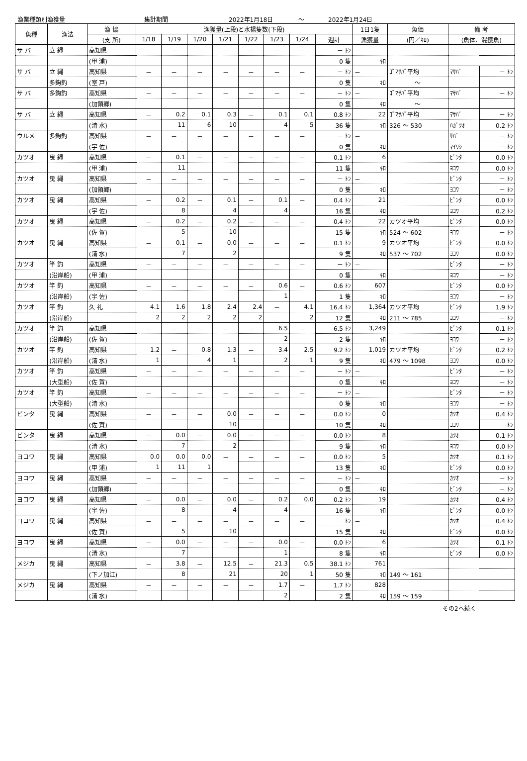漁業種類別漁獲量 集計期間 2022年1月18日 ～ 2022年1月24日
| 魚種 | 漁法 | 漁 協 | 漁獲量(上段)と水揚隻数(下段) | | | | | | | | 1日1隻 | 魚価 | 備 考 | |
| --- | --- | --- | --- | --- | --- | --- | --- | --- | --- | --- | --- | --- | --- | --- |
| | | (支 所) | 1/18 | 1/19 | 1/20 | 1/21 | 1/22 | 1/23 | 1/24 | 週計 | 漁獲量 | (円／ｷﾛ) | (魚体、混獲魚) | |
| サ バ | 立 縄 | 高知県 | － | － | － | － | － | － | － | － ﾄﾝ | － | | | |
| | | (甲 浦) | | | | | | | | 0 隻 | ｷﾛ | | | |
| サ バ | 立 縄 | 高知県 | － | － | － | － | － | － | － | － ﾄﾝ | － | ｺﾞﾏｻﾊﾞ平均 | ﾏｻﾊﾞ | － ﾄﾝ |
| | 多鉤釣 | (室 戸) | | | | | | | | 0 隻 | ｷﾛ | ～ | | |
| サ バ | 多鉤釣 | 高知県 | － | － | － | － | － | － | － | － ﾄﾝ | － | ｺﾞﾏｻﾊﾞ平均 | ﾏｻﾊﾞ | － ﾄﾝ |
| | | (加領郷) | | | | | | | | 0 隻 | ｷﾛ | ～ | | |
| サ バ | 立 縄 | 高知県 | － | 0.2 | 0.1 | 0.3 | － | 0.1 | 0.1 | 0.8 ﾄﾝ | 22 | ｺﾞﾏｻﾊﾞ平均 | ﾏｻﾊﾞ | － ﾄﾝ |
| | | (清 水) | | 11 | 6 | 10 | | 4 | 5 | 36 隻 | ｷﾛ | 326 ～ 530 | ﾊｶﾞﾂｵ | 0.2 ﾄﾝ |
| ウルメ | 多鉤釣 | 高知県 | － | － | － | － | － | － | － | － ﾄﾝ | － | | ｻﾊﾞ | － ﾄﾝ |
| | | (宇 佐) | | | | | | | | 0 隻 | ｷﾛ | | ﾏｲﾜｼ | － ﾄﾝ |
| カツオ | 曳 縄 | 高知県 | － | 0.1 | － | － | － | － | － | 0.1 ﾄﾝ | 6 | | ﾋﾞﾝﾀ | 0.0 ﾄﾝ |
| | | (甲 浦) | | 11 | | | | | | 11 隻 | ｷﾛ | | ﾖｺﾜ | 0.0 ﾄﾝ |
| カツオ | 曳 縄 | 高知県 | － | － | － | － | － | － | － | － ﾄﾝ | － | | ﾋﾞﾝﾀ | － ﾄﾝ |
| | | (加領郷) | | | | | | | | 0 隻 | ｷﾛ | | ﾖｺﾜ | － ﾄﾝ |
| カツオ | 曳 縄 | 高知県 | － | 0.2 | － | 0.1 | － | 0.1 | － | 0.4 ﾄﾝ | 21 | | ﾋﾞﾝﾀ | 0.0 ﾄﾝ |
| | | (宇 佐) | | 8 | | 4 | | 4 | | 16 隻 | ｷﾛ | | ﾖｺﾜ | 0.2 ﾄﾝ |
| カツオ | 曳 縄 | 高知県 | － | 0.2 | － | 0.2 | － | － | － | 0.4 ﾄﾝ | 22 | カツオ平均 | ﾋﾞﾝﾀ | 0.0 ﾄﾝ |
| | | (佐 賀) | | 5 | | 10 | | | | 15 隻 | ｷﾛ | 524 ～ 602 | ﾖｺﾜ | － ﾄﾝ |
| カツオ | 曳 縄 | 高知県 | － | 0.1 | － | 0.0 | － | － | － | 0.1 ﾄﾝ | 9 | カツオ平均 | ﾋﾞﾝﾀ | 0.0 ﾄﾝ |
| | | (清 水) | | 7 | | 2 | | | | 9 隻 | ｷﾛ | 537 ～ 702 | ﾖｺﾜ | 0.0 ﾄﾝ |
| カツオ | 竿 釣 | 高知県 | － | － | － | － | － | － | － | － ﾄﾝ | － | | ﾋﾞﾝﾀ | － ﾄﾝ |
| | (沿岸船) | (甲 浦) | | | | | | | | 0 隻 | ｷﾛ | | ﾖｺﾜ | － ﾄﾝ |
| カツオ | 竿 釣 | 高知県 | － | － | － | － | － | 0.6 | － | 0.6 ﾄﾝ | 607 | | ﾋﾞﾝﾀ | 0.0 ﾄﾝ |
| | (沿岸船) | (宇 佐) | | | | | | 1 | | 1 隻 | ｷﾛ | | ﾖｺﾜ | － ﾄﾝ |
| カツオ | 竿 釣 | 久 礼 | 4.1 | 1.6 | 1.8 | 2.4 | 2.4 | － | 4.1 | 16.4 ﾄﾝ | 1,364 | カツオ平均 | ﾋﾞﾝﾀ | 1.9 ﾄﾝ |
| | (沿岸船) | | 2 | 2 | 2 | 2 | 2 | | 2 | 12 隻 | ｷﾛ | 211 ～ 785 | ﾖｺﾜ | － ﾄﾝ |
| カツオ | 竿 釣 | 高知県 | － | － | － | － | － | 6.5 | － | 6.5 ﾄﾝ | 3,249 | | ﾋﾞﾝﾀ | 0.1 ﾄﾝ |
| | (沿岸船) | (佐 賀) | | | | | | 2 | | 2 隻 | ｷﾛ | | ﾖｺﾜ | － ﾄﾝ |
| カツオ | 竿 釣 | 高知県 | 1.2 | － | 0.8 | 1.3 | － | 3.4 | 2.5 | 9.2 ﾄﾝ | 1,019 | カツオ平均 | ﾋﾞﾝﾀ | 0.2 ﾄﾝ |
| | (沿岸船) | (清 水) | 1 | | 4 | 1 | | 2 | 1 | 9 隻 | ｷﾛ | 479 ～ 1098 | ﾖｺﾜ | 0.0 ﾄﾝ |
| カツオ | 竿 釣 | 高知県 | － | － | － | － | － | － | － | － ﾄﾝ | － | | ﾋﾞﾝﾀ | － ﾄﾝ |
| | (大型船) | (佐 賀) | | | | | | | | 0 隻 | ｷﾛ | | ﾖｺﾜ | － ﾄﾝ |
| カツオ | 竿 釣 | 高知県 | － | － | － | － | － | － | － | － ﾄﾝ | － | | ﾋﾞﾝﾀ | － ﾄﾝ |
| | (大型船) | (清 水) | | | | | | | | 0 隻 | ｷﾛ | | ﾖｺﾜ | － ﾄﾝ |
| ビンタ | 曳 縄 | 高知県 | － | － | － | 0.0 | － | － | － | 0.0 ﾄﾝ | 0 | | ｶﾂｵ | 0.4 ﾄﾝ |
| | | (佐 賀) | | | | 10 | | | | 10 隻 | ｷﾛ | | ﾖｺﾜ | － ﾄﾝ |
| ビンタ | 曳 縄 | 高知県 | － | 0.0 | － | 0.0 | － | － | － | 0.0 ﾄﾝ | 8 | | ｶﾂｵ | 0.1 ﾄﾝ |
| | | (清 水) | | 7 | | 2 | | | | 9 隻 | ｷﾛ | | ﾖｺﾜ | 0.0 ﾄﾝ |
| ヨコワ | 曳 縄 | 高知県 | 0.0 | 0.0 | 0.0 | － | － | － | － | 0.0 ﾄﾝ | 5 | | ｶﾂｵ | 0.1 ﾄﾝ |
| | | (甲 浦) | 1 | 11 | 1 | | | | | 13 隻 | ｷﾛ | | ﾋﾞﾝﾀ | 0.0 ﾄﾝ |
| ヨコワ | 曳 縄 | 高知県 | － | － | － | － | － | － | － | － ﾄﾝ | － | | ｶﾂｵ | － ﾄﾝ |
| | | (加領郷) | | | | | | | | 0 隻 | ｷﾛ | | ﾋﾞﾝﾀ | － ﾄﾝ |
| ヨコワ | 曳 縄 | 高知県 | － | 0.0 | － | 0.0 | － | 0.2 | 0.0 | 0.2 ﾄﾝ | 19 | | ｶﾂｵ | 0.4 ﾄﾝ |
| | | (宇 佐) | | 8 | | 4 | | 4 | | 16 隻 | ｷﾛ | | ﾋﾞﾝﾀ | 0.0 ﾄﾝ |
| ヨコワ | 曳 縄 | 高知県 | － | － | － | － | － | － | － | － ﾄﾝ | － | | ｶﾂｵ | 0.4 ﾄﾝ |
| | | (佐 賀) | | 5 | | 10 | | | | 15 隻 | ｷﾛ | | ﾋﾞﾝﾀ | 0.0 ﾄﾝ |
| ヨコワ | 曳 縄 | 高知県 | － | 0.0 | － | － | － | 0.0 | － | 0.0 ﾄﾝ | 6 | | ｶﾂｵ | 0.1 ﾄﾝ |
| | | (清 水) | | 7 | | | | 1 | | 8 隻 | ｷﾛ | | ﾋﾞﾝﾀ | 0.0 ﾄﾝ |
| メジカ | 曳 縄 | 高知県 | － | 3.8 | － | 12.5 | － | 21.3 | 0.5 | 38.1 ﾄﾝ | 761 | | | |
| | | (下ノ加江) | | 8 | | 21 | | 20 | 1 | 50 隻 | ｷﾛ | 149 ～ 161 | | |
| メジカ | 曳 縄 | 高知県 | － | － | － | － | － | 1.7 | － | 1.7 ﾄﾝ | 828 | | | |
| | | (清 水) | | | | | | 2 | | 2 隻 | ｷﾛ | 159 ～ 159 | | |
その2へ続く